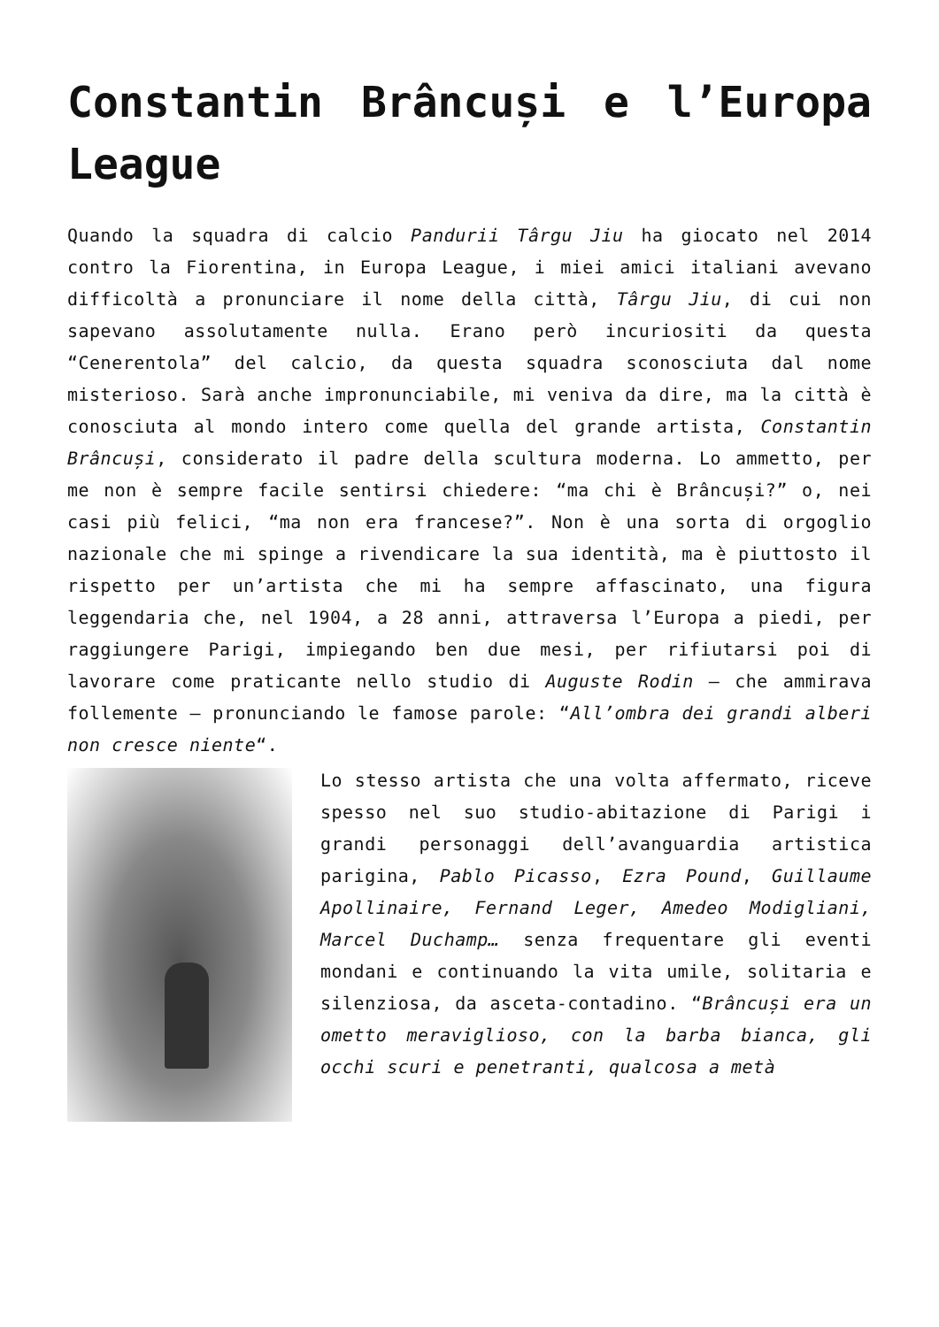Constantin Brâncuși e l’Europa League
Quando la squadra di calcio Pandurii Târgu Jiu ha giocato nel 2014 contro la Fiorentina, in Europa League, i miei amici italiani avevano difficoltà a pronunciare il nome della città, Târgu Jiu, di cui non sapevano assolutamente nulla. Erano però incuriositi da questa “Cenerentola” del calcio, da questa squadra sconosciuta dal nome misterioso. Sarà anche impronunciabile, mi veniva da dire, ma la città è conosciuta al mondo intero come quella del grande artista, Constantin Brâncuși, considerato il padre della scultura moderna. Lo ammetto, per me non è sempre facile sentirsi chiedere: “ma chi è Brâncuși?” o, nei casi più felici, “ma non era francese?”. Non è una sorta di orgoglio nazionale che mi spinge a rivendicare la sua identità, ma è piuttosto il rispetto per un’artista che mi ha sempre affascinato, una figura leggendaria che, nel 1904, a 28 anni, attraversa l’Europa a piedi, per raggiungere Parigi, impiegando ben due mesi, per rifiutarsi poi di lavorare come praticante nello studio di Auguste Rodin – che ammirava follemente – pronunciando le famose parole: “All’ombra dei grandi alberi non cresce niente“.
Lo stesso artista che una volta affermato, riceve spesso nel suo studio-abitazione di Parigi i grandi personaggi dell’avanguardia artistica parigina, Pablo Picasso, Ezra Pound, Guillaume Apollinaire, Fernand Leger, Amedeo Modigliani, Marcel Duchamp… senza frequentare gli eventi mondani e continuando la vita umile, solitaria e silenziosa, da asceta-contadino. “Brâncuși era un ometto meraviglioso, con la barba bianca, gli occhi scuri e penetranti, qualcosa a metà